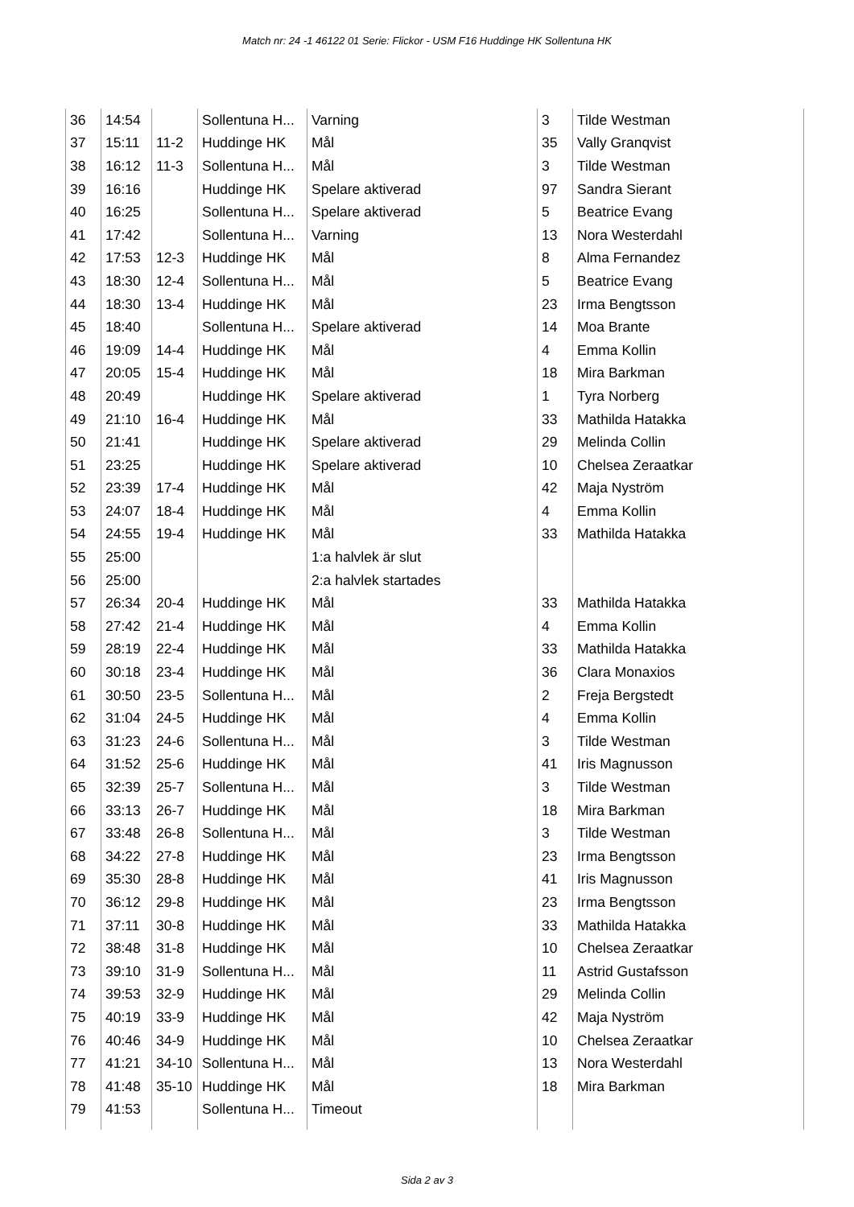Match nr: 24 -1 46122 01 Serie: Flickor - USM F16 Huddinge HK Sollentuna HK
| 36 | 14:54 | | Sollentuna H... | Varning | 3 | Tilde Westman |
| 37 | 15:11 | 11-2 | Huddinge HK | Mål | 35 | Vally Granqvist |
| 38 | 16:12 | 11-3 | Sollentuna H... | Mål | 3 | Tilde Westman |
| 39 | 16:16 | | Huddinge HK | Spelare aktiverad | 97 | Sandra Sierant |
| 40 | 16:25 | | Sollentuna H... | Spelare aktiverad | 5 | Beatrice Evang |
| 41 | 17:42 | | Sollentuna H... | Varning | 13 | Nora Westerdahl |
| 42 | 17:53 | 12-3 | Huddinge HK | Mål | 8 | Alma Fernandez |
| 43 | 18:30 | 12-4 | Sollentuna H... | Mål | 5 | Beatrice Evang |
| 44 | 18:30 | 13-4 | Huddinge HK | Mål | 23 | Irma Bengtsson |
| 45 | 18:40 | | Sollentuna H... | Spelare aktiverad | 14 | Moa Brante |
| 46 | 19:09 | 14-4 | Huddinge HK | Mål | 4 | Emma Kollin |
| 47 | 20:05 | 15-4 | Huddinge HK | Mål | 18 | Mira Barkman |
| 48 | 20:49 | | Huddinge HK | Spelare aktiverad | 1 | Tyra Norberg |
| 49 | 21:10 | 16-4 | Huddinge HK | Mål | 33 | Mathilda Hatakka |
| 50 | 21:41 | | Huddinge HK | Spelare aktiverad | 29 | Melinda Collin |
| 51 | 23:25 | | Huddinge HK | Spelare aktiverad | 10 | Chelsea Zeraatkar |
| 52 | 23:39 | 17-4 | Huddinge HK | Mål | 42 | Maja Nyström |
| 53 | 24:07 | 18-4 | Huddinge HK | Mål | 4 | Emma Kollin |
| 54 | 24:55 | 19-4 | Huddinge HK | Mål | 33 | Mathilda Hatakka |
| 55 | 25:00 | | | 1:a halvlek är slut | | |
| 56 | 25:00 | | | 2:a halvlek startades | | |
| 57 | 26:34 | 20-4 | Huddinge HK | Mål | 33 | Mathilda Hatakka |
| 58 | 27:42 | 21-4 | Huddinge HK | Mål | 4 | Emma Kollin |
| 59 | 28:19 | 22-4 | Huddinge HK | Mål | 33 | Mathilda Hatakka |
| 60 | 30:18 | 23-4 | Huddinge HK | Mål | 36 | Clara Monaxios |
| 61 | 30:50 | 23-5 | Sollentuna H... | Mål | 2 | Freja Bergstedt |
| 62 | 31:04 | 24-5 | Huddinge HK | Mål | 4 | Emma Kollin |
| 63 | 31:23 | 24-6 | Sollentuna H... | Mål | 3 | Tilde Westman |
| 64 | 31:52 | 25-6 | Huddinge HK | Mål | 41 | Iris Magnusson |
| 65 | 32:39 | 25-7 | Sollentuna H... | Mål | 3 | Tilde Westman |
| 66 | 33:13 | 26-7 | Huddinge HK | Mål | 18 | Mira Barkman |
| 67 | 33:48 | 26-8 | Sollentuna H... | Mål | 3 | Tilde Westman |
| 68 | 34:22 | 27-8 | Huddinge HK | Mål | 23 | Irma Bengtsson |
| 69 | 35:30 | 28-8 | Huddinge HK | Mål | 41 | Iris Magnusson |
| 70 | 36:12 | 29-8 | Huddinge HK | Mål | 23 | Irma Bengtsson |
| 71 | 37:11 | 30-8 | Huddinge HK | Mål | 33 | Mathilda Hatakka |
| 72 | 38:48 | 31-8 | Huddinge HK | Mål | 10 | Chelsea Zeraatkar |
| 73 | 39:10 | 31-9 | Sollentuna H... | Mål | 11 | Astrid Gustafsson |
| 74 | 39:53 | 32-9 | Huddinge HK | Mål | 29 | Melinda Collin |
| 75 | 40:19 | 33-9 | Huddinge HK | Mål | 42 | Maja Nyström |
| 76 | 40:46 | 34-9 | Huddinge HK | Mål | 10 | Chelsea Zeraatkar |
| 77 | 41:21 | 34-10 | Sollentuna H... | Mål | 13 | Nora Westerdahl |
| 78 | 41:48 | 35-10 | Huddinge HK | Mål | 18 | Mira Barkman |
| 79 | 41:53 | | Sollentuna H... | Timeout | | |
Sida 2 av 3